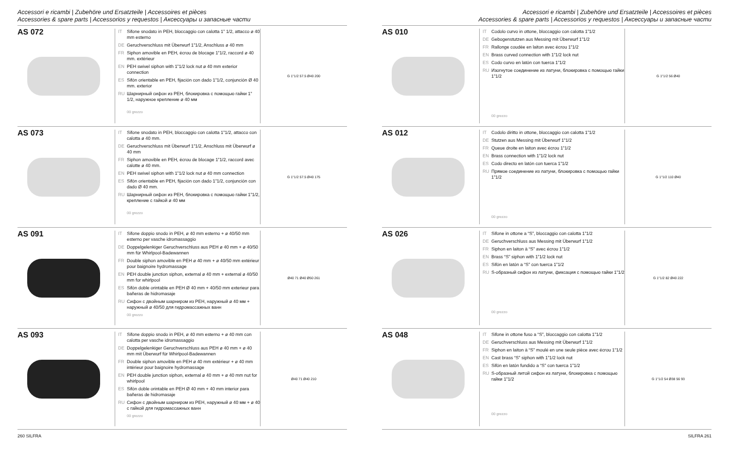Accessori e ricambi | Zubehöre und Ersatzteile | Accessoires et pièces
Accessories & spare parts | Accessorios y requestos | Аксессуары и запасные части
AS 072
IT Sifone snodato in PEH, bloccaggio con calotta 1” 1/2, attacco ø 40 mm esterno
DE Geruchverschluss mit Überwurf 1”1/2, Anschluss ø 40 mm
FR Siphon amovible en PEH, écrou de blocage 1”1/2, raccord ø 40 mm. extérieur
EN PEH swivel siphon with 1”1/2 lock nut ø 40 mm exterior connection
ES Sifón orientable en PEH, fijación con dado 1”1/2, conjunción Ø 40 mm. exterior
RU Шарнирный сифон из PEH, блокировка с помощью гайки 1” 1/2, наружное крепление ø 40 мм
00 grezzo
G 1"1/2 57.5 Ø40 200
AS 073
IT Sifone snodato in PEH, bloccaggio con calotta 1”1/2, attacco con calotta ø 40 mm.
DE Geruchverschluss mit Überwurf 1”1/2, Anschluss mit Überwurf ø 40 mm
FR Siphon amovible en PEH, écrou de blocage 1”1/2, raccord avec calotte ø 40 mm.
EN PEH swivel siphon with 1”1/2 lock nut ø 40 mm connection
ES Sifón orientable en PEH, fijación con dado 1”1/2, conjunción con dado Ø 40 mm.
RU Шарнирный сифон из PEH, блокировка с помощью гайки 1”1/2, крепление с гайкой ø 40 мм
00 grezzo
G 1"1/2 57.5 Ø40 175
AS 091
IT Sifone doppio snodo in PEH, ø 40 mm esterno + ø 40/50 mm esterno per vasche idromassaggio
DE Doppelgelenkiger Geruchverschluss aus PEH ø 40 mm + ø 40/50 mm für Whirlpool-Badewannen
FR Double siphon amovible en PEH ø 40 mm + ø 40/50 mm extérieur pour baignoire hydromassage
EN PEH double junction siphon, external ø 40 mm + external ø 40/50 mm for whirlpool
ES Sifón doble orintable en PEH Ø 40 mm + 40/50 mm exterieur para bañeras de hidromasaje
RU Сифон с двойным шарниром из PEH, наружный ø 40 мм + наружный ø 40/50 для гидромассажных ванн
00 grezzo
Ø40 71 Ø40 Ø50 261
AS 093
IT Sifone doppio snodo in PEH, ø 40 mm esterno + ø 40 mm con calotta per vasche idromassaggio
DE Doppelgelenkiger Geruchverschluss aus PEH ø 40 mm + ø 40 mm mit Überwurf für Whirlpool-Badewannen
FR Double siphon amovible en PEH ø 40 mm extérieur + ø 40 mm intérieur pour baignoire hydromassage
EN PEH double junction siphon, external ø 40 mm + ø 40 mm nut for whirlpool
ES Sifón doble orintable en PEH Ø 40 mm + 40 mm interior para bañeras de hidromasaje
RU Сифон с двойным шарниром из PEH, наружный ø 40 мм + ø 40 с гайкой для гидромассажных ванн
00 grezzo
Ø40 71 Ø40 210
Accessori e ricambi | Zubehöre und Ersatzteile | Accessoires et pièces
Accessories & spare parts | Accessorios y requestos | Аксессуары и запасные части
AS 010
IT Codolo curvo in ottone, bloccaggio con calotta 1”1/2
DE Gebogenstutzen aus Messing mit Überwurf 1”1/2
FR Rallonge coudée en laiton avec écrou 1”1/2
EN Brass curved connection with 1”1/2 lock nut
ES Codo curvo en latón con tuerca 1”1/2
RU Изогнутое соединение из латуни, блокировка с помощью гайки 1”1/2
00 grezzo
G 1"1/2 56 Ø40
AS 012
IT Codolo diritto in ottone, bloccaggio con calotta 1”1/2
DE Stutzen aus Messing mit Überwurf 1”1/2
FR Queue droite en laiton avec écrou 1”1/2
EN Brass connection with 1”1/2 lock nut
ES Codo directo en latón con tuerca 1”1/2
RU Прямое соединение из латуни, блокировка с помощью гайки 1”1/2
00 grezzo
G 1"1/2 110 Ø40
AS 026
IT Sifone in ottone a “S”, bloccaggio con calotta 1”1/2
DE Geruchverschluss aus Messing mit Überwurf 1”1/2
FR Siphon en laiton à “S” avec écrou 1”1/2
EN Brass “S” siphon with 1”1/2 lock nut
ES Sifón en latón a “S” con tuerca 1”1/2
RU S-образный сифон из латуни, фиксация с помощью гайки 1”1/2
00 grezzo
G 1"1/2 82 Ø40 222
AS 048
IT Sifone in ottone fuso a “S”, bloccaggio con calotta 1”1/2
DE Geruchverschluss aus Messing mit Überwurf 1”1/2
FR Siphon en laiton à “S” moulé en une seule pièce avec écrou 1”1/2
EN Cast brass “S” siphon with 1”1/2 lock nut
ES Sifón en latón fundido a “S” con tuerca 1”1/2
RU S-образный литой сифон из латуни, блокировка с помощью гайки 1”1/2
00 grezzo
G 1"1/2 54 Ø38 56 93
260 SILFRA SILFRA 261